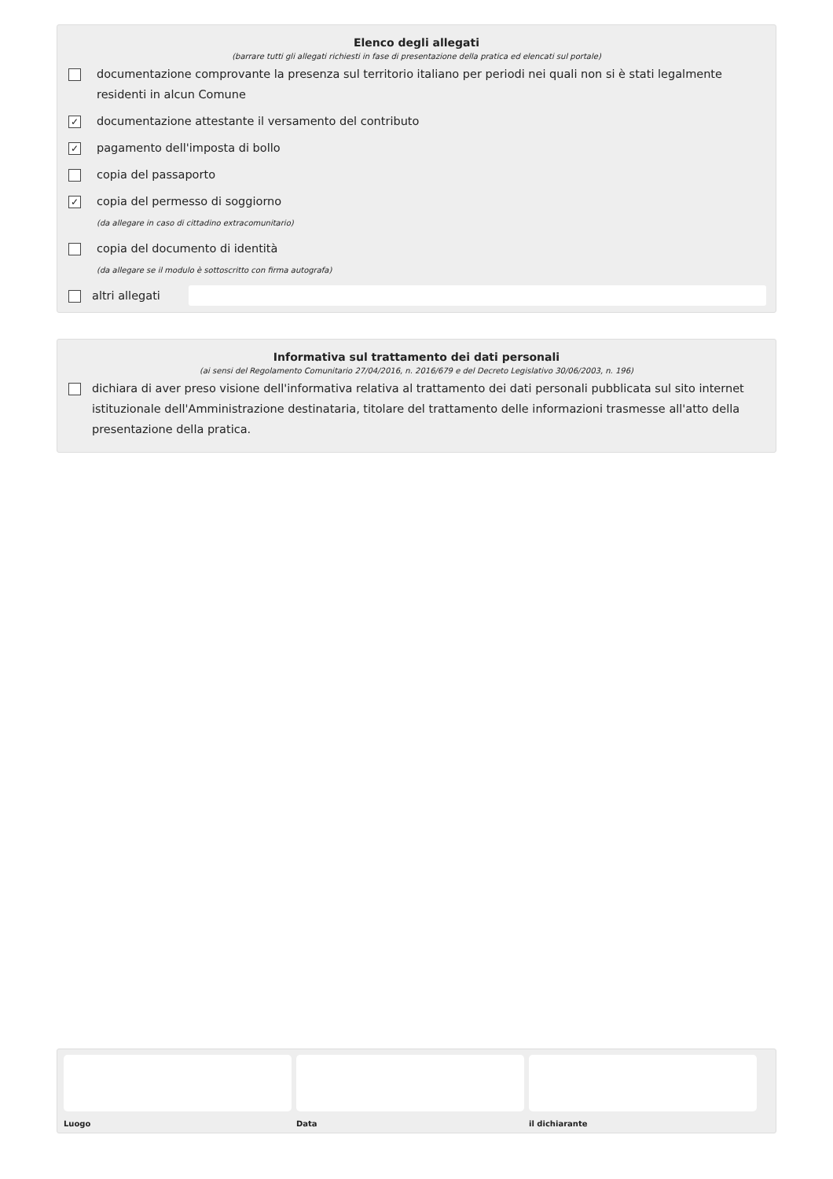Elenco degli allegati
(barrare tutti gli allegati richiesti in fase di presentazione della pratica ed elencati sul portale)
documentazione comprovante la presenza sul territorio italiano per periodi nei quali non si è stati legalmente residenti in alcun Comune
✓ documentazione attestante il versamento del contributo
✓ pagamento dell'imposta di bollo
copia del passaporto
✓ copia del permesso di soggiorno
(da allegare in caso di cittadino extracomunitario)
copia del documento di identità
(da allegare se il modulo è sottoscritto con firma autografa)
altri allegati
Informativa sul trattamento dei dati personali
(ai sensi del Regolamento Comunitario 27/04/2016, n. 2016/679 e del Decreto Legislativo 30/06/2003, n. 196)
dichiara di aver preso visione dell'informativa relativa al trattamento dei dati personali pubblicata sul sito internet istituzionale dell'Amministrazione destinataria, titolare del trattamento delle informazioni trasmesse all'atto della presentazione della pratica.
Luogo Data il dichiarante